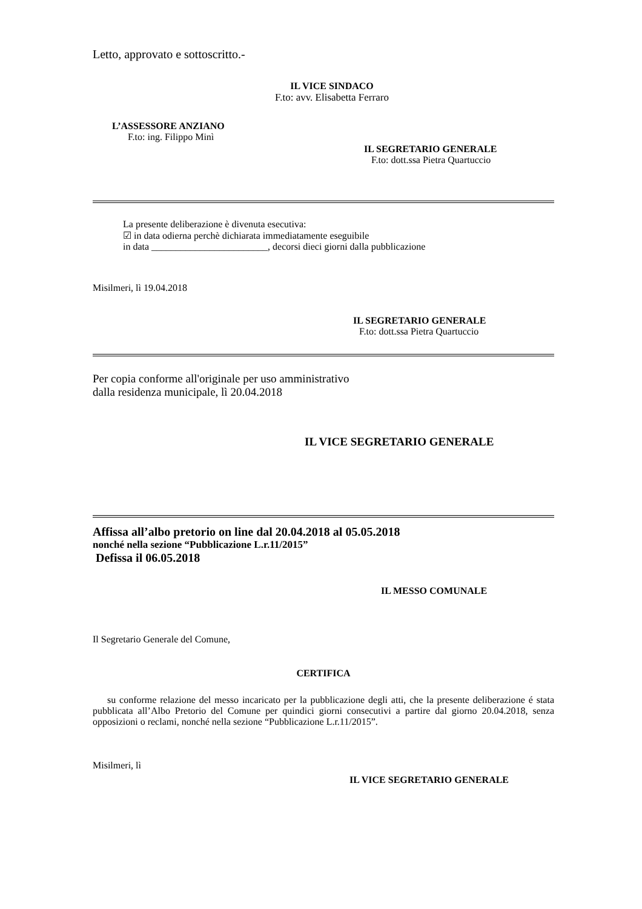Letto, approvato e sottoscritto.-
IL VICE SINDACO
F.to: avv. Elisabetta Ferraro
L’ASSESSORE ANZIANO
F.to: ing. Filippo Minì
IL SEGRETARIO GENERALE
F.to: dott.ssa Pietra Quartuccio
La presente deliberazione è divenuta esecutiva:
☑ in data odierna perchè dichiarata immediatamente eseguibile
in data ________________________, decorsi dieci giorni dalla pubblicazione
Misilmeri, lì 19.04.2018
IL SEGRETARIO GENERALE
F.to: dott.ssa Pietra Quartuccio
Per copia conforme all'originale per uso amministrativo
dalla residenza municipale, lì 20.04.2018
IL VICE SEGRETARIO GENERALE
Affissa all’albo pretorio on line dal 20.04.2018 al 05.05.2018
nonché nella sezione “Pubblicazione L.r.11/2015”
Defissa il 06.05.2018
IL MESSO COMUNALE
Il Segretario Generale del Comune,
CERTIFICA
su conforme relazione del messo incaricato per la pubblicazione degli atti, che la presente deliberazione é stata pubblicata all’Albo Pretorio del Comune per quindici giorni consecutivi a partire dal giorno 20.04.2018, senza opposizioni o reclami, nonché nella sezione “Pubblicazione L.r.11/2015”.
Misilmeri, lì
IL VICE SEGRETARIO GENERALE